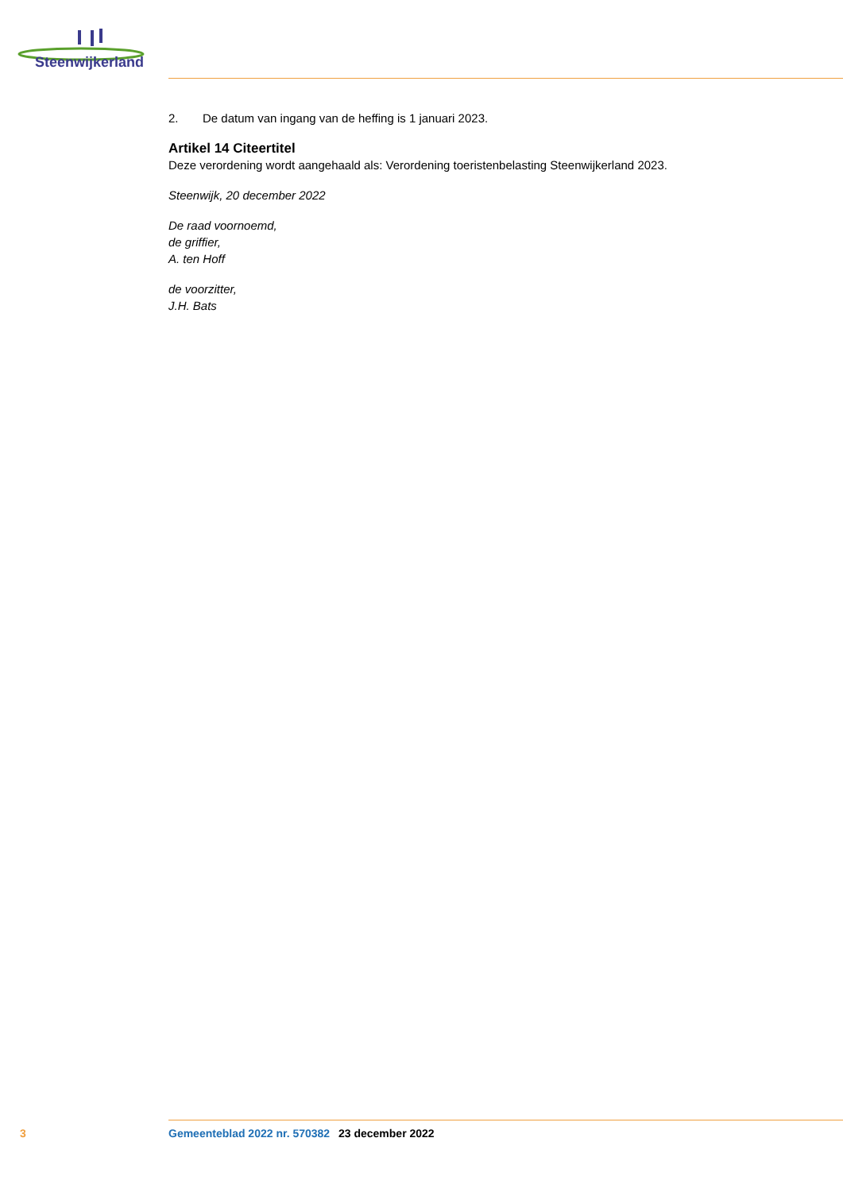Steenwijkerland
2. De datum van ingang van de heffing is 1 januari 2023.
Artikel 14 Citeertitel
Deze verordening wordt aangehaald als: Verordening toeristenbelasting Steenwijkerland 2023.
Steenwijk, 20 december 2022
De raad voornoemd,
de griffier,
A. ten Hoff
de voorzitter,
J.H. Bats
3 Gemeenteblad 2022 nr. 570382 23 december 2022